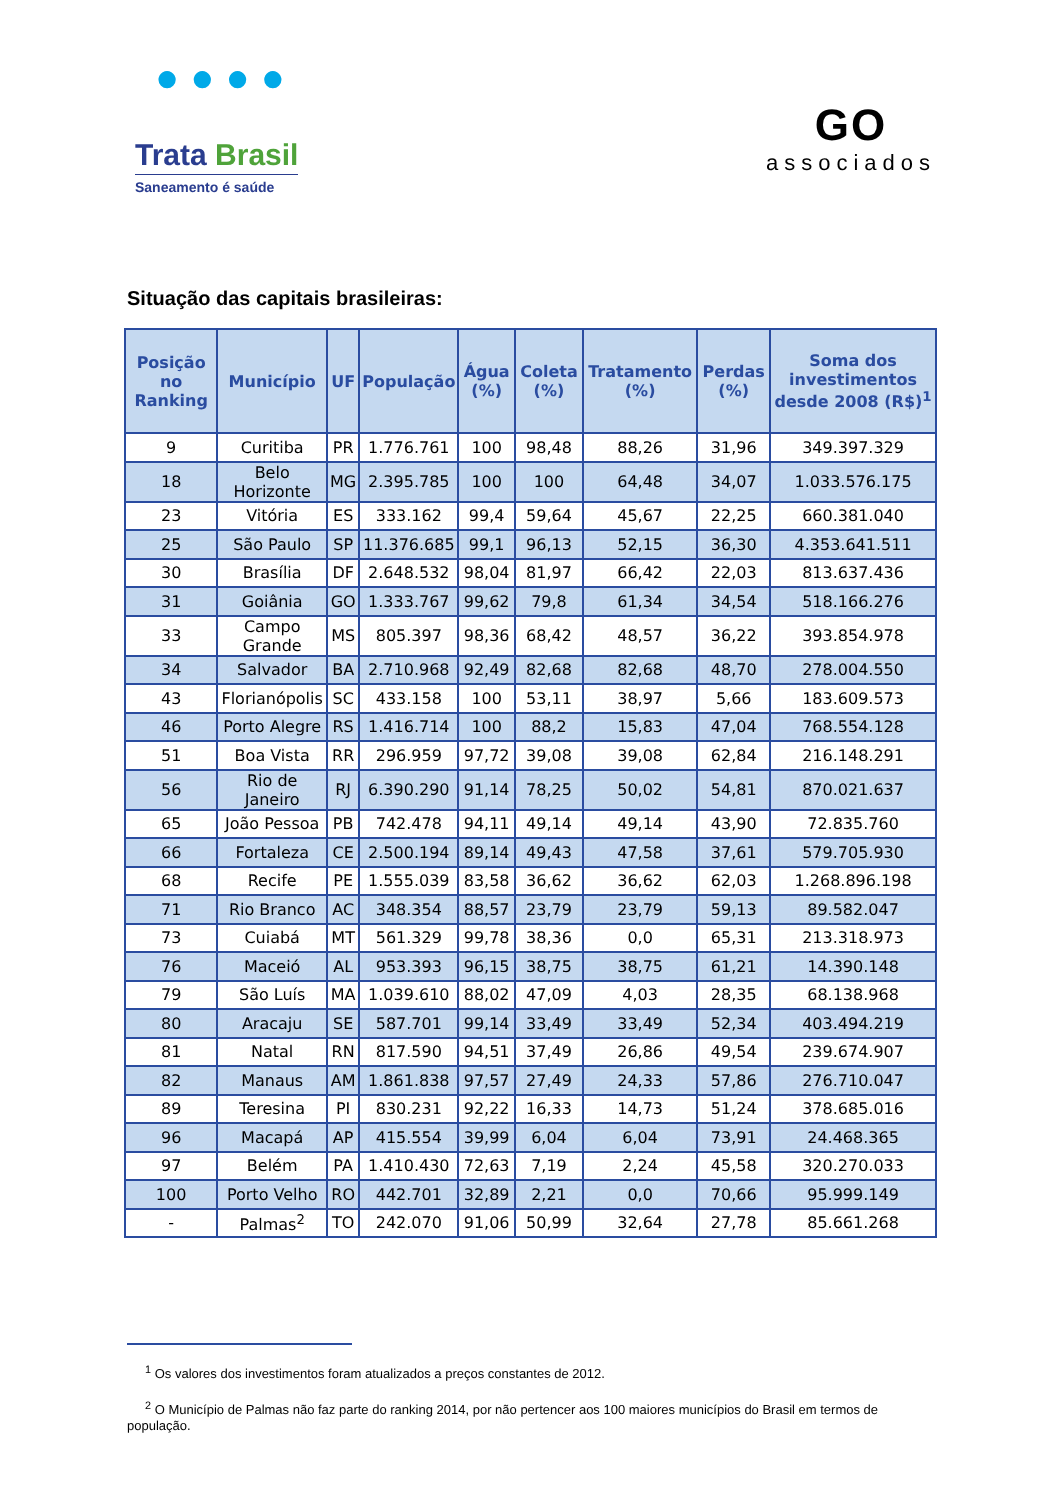● ● ● ●
Trata Brasil
Saneamento é saúde
GO
associados
Situação das capitais brasileiras:
| Posição no Ranking | Município | UF | População | Água (%) | Coleta (%) | Tratamento (%) | Perdas (%) | Soma dos investimentos desde 2008 (R$)<sup>1</sup> |
| --- | --- | --- | --- | --- | --- | --- | --- | --- |
| 9 | Curitiba | PR | 1.776.761 | 100 | 98,48 | 88,26 | 31,96 | 349.397.329 |
| 18 | Belo Horizonte | MG | 2.395.785 | 100 | 100 | 64,48 | 34,07 | 1.033.576.175 |
| 23 | Vitória | ES | 333.162 | 99,4 | 59,64 | 45,67 | 22,25 | 660.381.040 |
| 25 | São Paulo | SP | 11.376.685 | 99,1 | 96,13 | 52,15 | 36,30 | 4.353.641.511 |
| 30 | Brasília | DF | 2.648.532 | 98,04 | 81,97 | 66,42 | 22,03 | 813.637.436 |
| 31 | Goiânia | GO | 1.333.767 | 99,62 | 79,8 | 61,34 | 34,54 | 518.166.276 |
| 33 | Campo Grande | MS | 805.397 | 98,36 | 68,42 | 48,57 | 36,22 | 393.854.978 |
| 34 | Salvador | BA | 2.710.968 | 92,49 | 82,68 | 82,68 | 48,70 | 278.004.550 |
| 43 | Florianópolis | SC | 433.158 | 100 | 53,11 | 38,97 | 5,66 | 183.609.573 |
| 46 | Porto Alegre | RS | 1.416.714 | 100 | 88,2 | 15,83 | 47,04 | 768.554.128 |
| 51 | Boa Vista | RR | 296.959 | 97,72 | 39,08 | 39,08 | 62,84 | 216.148.291 |
| 56 | Rio de Janeiro | RJ | 6.390.290 | 91,14 | 78,25 | 50,02 | 54,81 | 870.021.637 |
| 65 | João Pessoa | PB | 742.478 | 94,11 | 49,14 | 49,14 | 43,90 | 72.835.760 |
| 66 | Fortaleza | CE | 2.500.194 | 89,14 | 49,43 | 47,58 | 37,61 | 579.705.930 |
| 68 | Recife | PE | 1.555.039 | 83,58 | 36,62 | 36,62 | 62,03 | 1.268.896.198 |
| 71 | Rio Branco | AC | 348.354 | 88,57 | 23,79 | 23,79 | 59,13 | 89.582.047 |
| 73 | Cuiabá | MT | 561.329 | 99,78 | 38,36 | 0,0 | 65,31 | 213.318.973 |
| 76 | Maceió | AL | 953.393 | 96,15 | 38,75 | 38,75 | 61,21 | 14.390.148 |
| 79 | São Luís | MA | 1.039.610 | 88,02 | 47,09 | 4,03 | 28,35 | 68.138.968 |
| 80 | Aracaju | SE | 587.701 | 99,14 | 33,49 | 33,49 | 52,34 | 403.494.219 |
| 81 | Natal | RN | 817.590 | 94,51 | 37,49 | 26,86 | 49,54 | 239.674.907 |
| 82 | Manaus | AM | 1.861.838 | 97,57 | 27,49 | 24,33 | 57,86 | 276.710.047 |
| 89 | Teresina | PI | 830.231 | 92,22 | 16,33 | 14,73 | 51,24 | 378.685.016 |
| 96 | Macapá | AP | 415.554 | 39,99 | 6,04 | 6,04 | 73,91 | 24.468.365 |
| 97 | Belém | PA | 1.410.430 | 72,63 | 7,19 | 2,24 | 45,58 | 320.270.033 |
| 100 | Porto Velho | RO | 442.701 | 32,89 | 2,21 | 0,0 | 70,66 | 95.999.149 |
| - | Palmas<sup>2</sup> | TO | 242.070 | 91,06 | 50,99 | 32,64 | 27,78 | 85.661.268 |
<sup>1</sup> Os valores dos investimentos foram atualizados a preços constantes de 2012.
<sup>2</sup> O Município de Palmas não faz parte do ranking 2014, por não pertencer aos 100 maiores municípios do Brasil em termos de população.